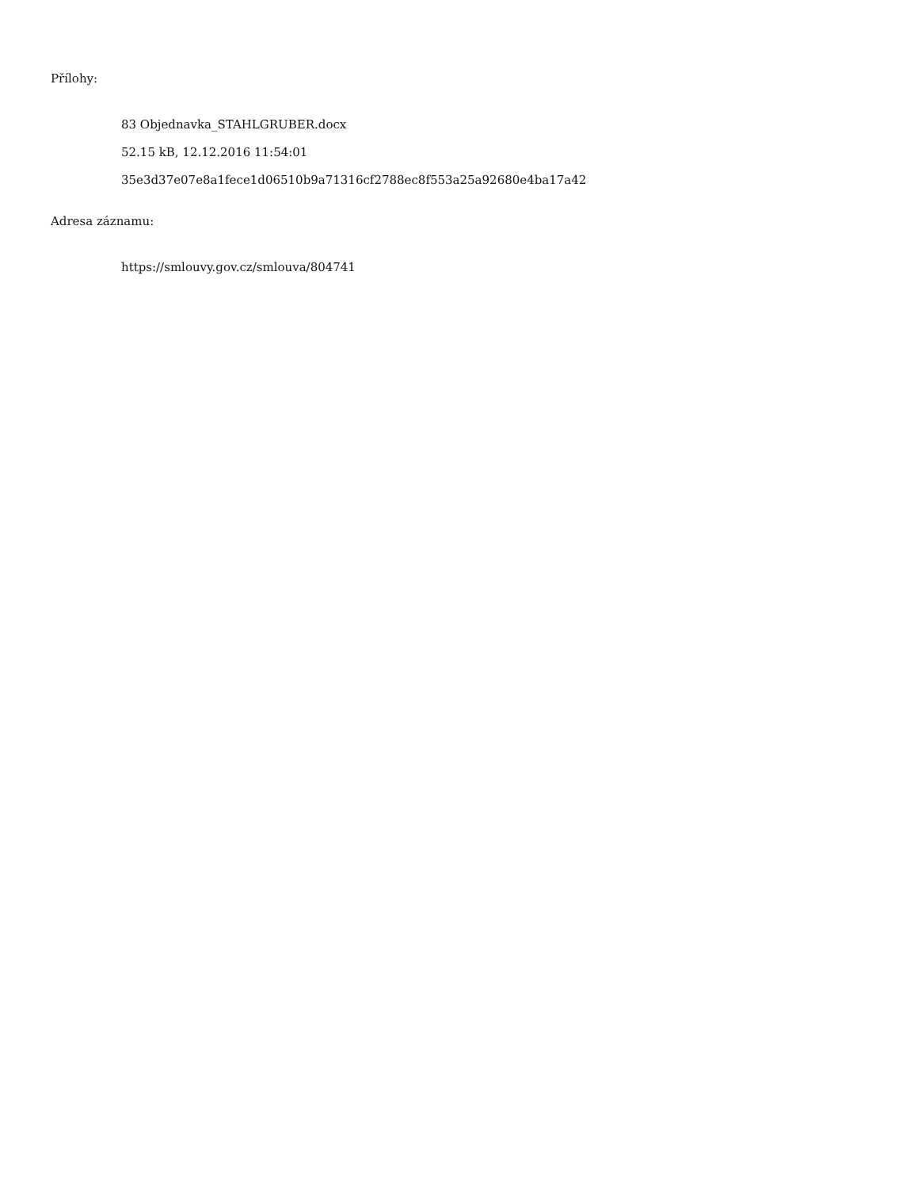Přílohy:
83 Objednavka_STAHLGRUBER.docx
52.15 kB, 12.12.2016 11:54:01
35e3d37e07e8a1fece1d06510b9a71316cf2788ec8f553a25a92680e4ba17a42
Adresa záznamu:
https://smlouvy.gov.cz/smlouva/804741